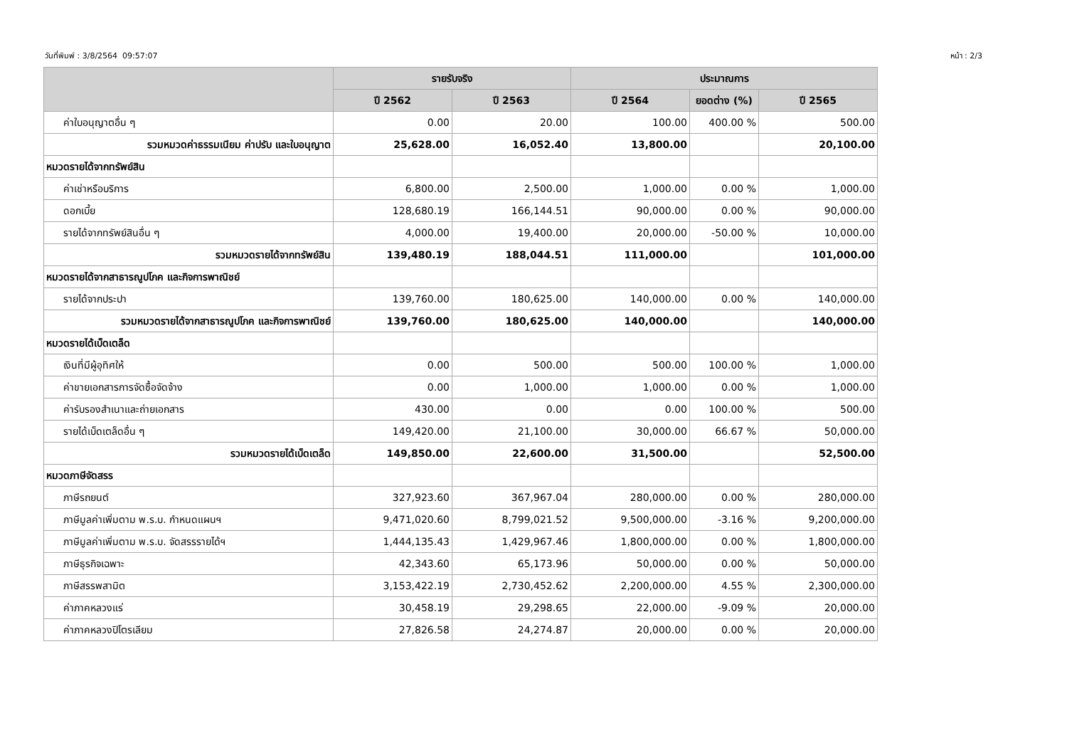วันที่พิมพ์ : 3/8/2564 09:57:07 หน้า : 2/3
| | รายรับจริง | | ประมาณการ | | |
| --- | --- | --- | --- | --- | --- |
| | ปี 2562 | ปี 2563 | ปี 2564 | ยอดต่าง (%) | ปี 2565 |
| ค่าใบอนุญาตอื่น ๆ | 0.00 | 20.00 | 100.00 | 400.00 % | 500.00 |
| รวมหมวดค่าธรรมเนียม ค่าปรับ และใบอนุญาต | 25,628.00 | 16,052.40 | 13,800.00 | | 20,100.00 |
| หมวดรายได้จากทรัพย์สิน | | | | | |
| ค่าเช่าหรือบริการ | 6,800.00 | 2,500.00 | 1,000.00 | 0.00 % | 1,000.00 |
| ดอกเบี้ย | 128,680.19 | 166,144.51 | 90,000.00 | 0.00 % | 90,000.00 |
| รายได้จากทรัพย์สินอื่น ๆ | 4,000.00 | 19,400.00 | 20,000.00 | -50.00 % | 10,000.00 |
| รวมหมวดรายได้จากทรัพย์สิน | 139,480.19 | 188,044.51 | 111,000.00 | | 101,000.00 |
| หมวดรายได้จากสาธารณูปโภค และกิจการพาณิชย์ | | | | | |
| รายได้จากประปา | 139,760.00 | 180,625.00 | 140,000.00 | 0.00 % | 140,000.00 |
| รวมหมวดรายได้จากสาธารณูปโภค และกิจการพาณิชย์ | 139,760.00 | 180,625.00 | 140,000.00 | | 140,000.00 |
| หมวดรายได้เบ็ดเตล็ด | | | | | |
| เงินที่มีผู้อุทิศให้ | 0.00 | 500.00 | 500.00 | 100.00 % | 1,000.00 |
| ค่าขายเอกสารการจัดซื้อจัดจ้าง | 0.00 | 1,000.00 | 1,000.00 | 0.00 % | 1,000.00 |
| ค่ารับรองสำเนาและถ่ายเอกสาร | 430.00 | 0.00 | 0.00 | 100.00 % | 500.00 |
| รายได้เบ็ดเตล็ดอื่น ๆ | 149,420.00 | 21,100.00 | 30,000.00 | 66.67 % | 50,000.00 |
| รวมหมวดรายได้เบ็ดเตล็ด | 149,850.00 | 22,600.00 | 31,500.00 | | 52,500.00 |
| หมวดภาษีจัดสรร | | | | | |
| ภาษีรถยนต์ | 327,923.60 | 367,967.04 | 280,000.00 | 0.00 % | 280,000.00 |
| ภาษีมูลค่าเพิ่มตาม พ.ร.บ. กำหนดแผนฯ | 9,471,020.60 | 8,799,021.52 | 9,500,000.00 | -3.16 % | 9,200,000.00 |
| ภาษีมูลค่าเพิ่มตาม พ.ร.บ. จัดสรรรายได้ฯ | 1,444,135.43 | 1,429,967.46 | 1,800,000.00 | 0.00 % | 1,800,000.00 |
| ภาษีธุรกิจเฉพาะ | 42,343.60 | 65,173.96 | 50,000.00 | 0.00 % | 50,000.00 |
| ภาษีสรรพสามิต | 3,153,422.19 | 2,730,452.62 | 2,200,000.00 | 4.55 % | 2,300,000.00 |
| ค่าภาคหลวงแร่ | 30,458.19 | 29,298.65 | 22,000.00 | -9.09 % | 20,000.00 |
| ค่าภาคหลวงปิโตรเลียม | 27,826.58 | 24,274.87 | 20,000.00 | 0.00 % | 20,000.00 |